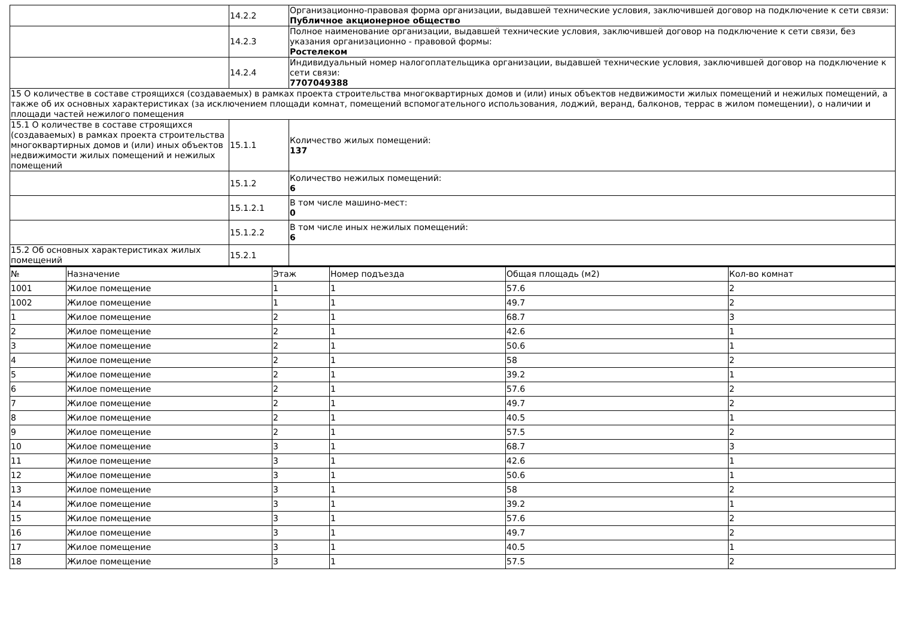| | 14.2.2 | Организационно-правовая форма организации, выдавшей технические условия, заключившей договор на подключение к сети связи: Публичное акционерное общество |
| | 14.2.3 | Полное наименование организации, выдавшей технические условия, заключившей договор на подключение к сети связи, без указания организационно - правовой формы: Ростелеком |
| | 14.2.4 | Индивидуальный номер налогоплательщика организации, выдавшей технические условия, заключившей договор на подключение к сети связи: 7707049388 |
| 15 О количестве в составе строящихся (создаваемых) в рамках проекта строительства многоквартирных домов и (или) иных объектов недвижимости жилых помещений и нежилых помещений, а также об их основных характеристиках (за исключением площади комнат, помещений вспомогательного использования, лоджий, веранд, балконов, террас в жилом помещении), о наличии и площади частей нежилого помещения | | |
| 15.1 О количестве в составе строящихся (создаваемых) в рамках проекта строительства многоквартирных домов и (или) иных объектов недвижимости жилых помещений и нежилых помещений | 15.1.1 | Количество жилых помещений: 137 |
| | 15.1.2 | Количество нежилых помещений: 6 |
| | 15.1.2.1 | В том числе машино-мест: 0 |
| | 15.1.2.2 | В том числе иных нежилых помещений: 6 |
| 15.2 Об основных характеристиках жилых помещений | 15.2.1 | |
| № | Назначение | Этаж | Номер подъезда | Общая площадь (м2) | Кол-во комнат |
| --- | --- | --- | --- | --- | --- |
| 1001 | Жилое помещение | 1 | 1 | 57.6 | 2 |
| 1002 | Жилое помещение | 1 | 1 | 49.7 | 2 |
| 1 | Жилое помещение | 2 | 1 | 68.7 | 3 |
| 2 | Жилое помещение | 2 | 1 | 42.6 | 1 |
| 3 | Жилое помещение | 2 | 1 | 50.6 | 1 |
| 4 | Жилое помещение | 2 | 1 | 58 | 2 |
| 5 | Жилое помещение | 2 | 1 | 39.2 | 1 |
| 6 | Жилое помещение | 2 | 1 | 57.6 | 2 |
| 7 | Жилое помещение | 2 | 1 | 49.7 | 2 |
| 8 | Жилое помещение | 2 | 1 | 40.5 | 1 |
| 9 | Жилое помещение | 2 | 1 | 57.5 | 2 |
| 10 | Жилое помещение | 3 | 1 | 68.7 | 3 |
| 11 | Жилое помещение | 3 | 1 | 42.6 | 1 |
| 12 | Жилое помещение | 3 | 1 | 50.6 | 1 |
| 13 | Жилое помещение | 3 | 1 | 58 | 2 |
| 14 | Жилое помещение | 3 | 1 | 39.2 | 1 |
| 15 | Жилое помещение | 3 | 1 | 57.6 | 2 |
| 16 | Жилое помещение | 3 | 1 | 49.7 | 2 |
| 17 | Жилое помещение | 3 | 1 | 40.5 | 1 |
| 18 | Жилое помещение | 3 | 1 | 57.5 | 2 |